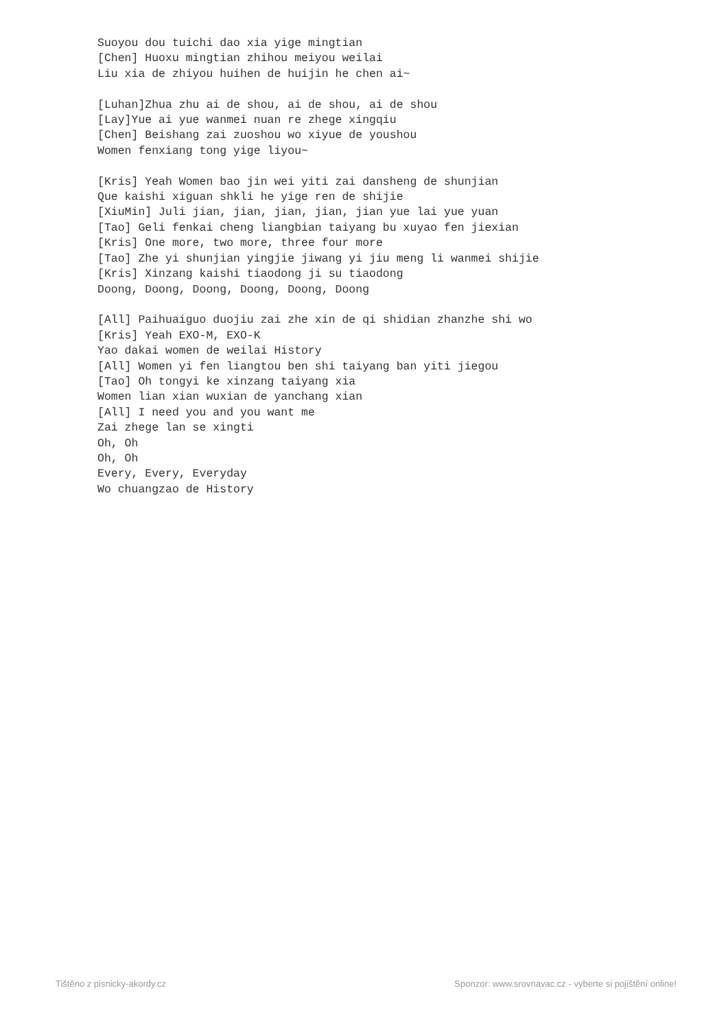Suoyou dou tuichi dao xia yige mingtian
[Chen] Huoxu mingtian zhihou meiyou weilai
Liu xia de zhiyou huihen de huijin he chen ai~

[Luhan]Zhua zhu ai de shou, ai de shou, ai de shou
[Lay]Yue ai yue wanmei nuan re zhege xingqiu
[Chen] Beishang zai zuoshou wo xiyue de youshou
Women fenxiang tong yige liyou~

[Kris] Yeah Women bao jin wei yiti zai dansheng de shunjian
Que kaishi xiguan shkli he yige ren de shijie
[XiuMin] Juli jian, jian, jian, jian, jian yue lai yue yuan
[Tao] Geli fenkai cheng liangbian taiyang bu xuyao fen jiexian
[Kris] One more, two more, three four more
[Tao] Zhe yi shunjian yingjie jiwang yi jiu meng li wanmei shijie
[Kris] Xinzang kaishi tiaodong ji su tiaodong
Doong, Doong, Doong, Doong, Doong, Doong

[All] Paihuaiguo duojiu zai zhe xin de qi shidian zhanzhe shi wo
[Kris] Yeah EXO-M, EXO-K
Yao dakai women de weilai History
[All] Women yi fen liangtou ben shi taiyang ban yiti jiegou
[Tao] Oh tongyi ke xinzang taiyang xia
Women lian xian wuxian de yanchang xian
[All] I need you and you want me
Zai zhege lan se xingti
Oh, Oh
Oh, Oh
Every, Every, Everyday
Wo chuangzao de History
Tištěno z pisnicky-akordy.cz Sponzor: www.srovnavac.cz - vyberte si pojištění online!